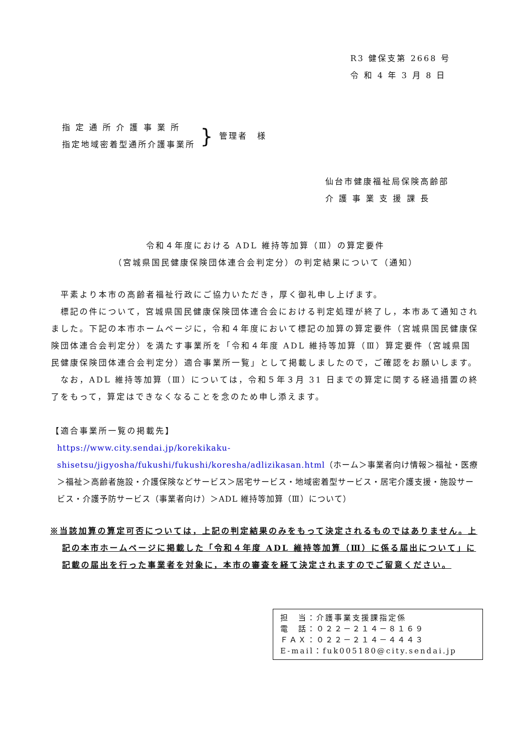R3 健保支第 2668 号
令 和 4 年 3 月 8 日
指 定 通 所 介 護 事 業 所
指定地域密着型通所介護事業所
}
管理者　様
仙台市健康福祉局保険高齢部
介 護 事 業 支 援 課 長
令和４年度における ADL 維持等加算（Ⅲ）の算定要件
（宮城県国民健康保険団体連合会判定分）の判定結果について（通知）
　平素より本市の高齢者福祉行政にご協力いただき，厚く御礼申し上げます。
　標記の件について，宮城県国民健康保険団体連合会における判定処理が終了し，本市あて通知されました。下記の本市ホームページに，令和４年度において標記の加算の算定要件（宮城県国民健康保険団体連合会判定分）を満たす事業所を「令和４年度 ADL 維持等加算（Ⅲ）算定要件（宮城県国民健康保険団体連合会判定分）適合事業所一覧」として掲載しましたので，ご確認をお願いします。
　なお，ADL 維持等加算（Ⅲ）については，令和５年３月 31 日までの算定に関する経過措置の終了をもって，算定はできなくなることを念のため申し添えます。
【適合事業所一覧の掲載先】
https://www.city.sendai.jp/korekikaku-shisetsu/jigyosha/fukushi/fukushi/koresha/adlizikasan.html（ホーム＞事業者向け情報＞福祉・医療＞福祉＞高齢者施設・介護保険などサービス＞居宅サービス・地域密着型サービス・居宅介護支援・施設サービス・介護予防サービス（事業者向け）＞ADL 維持等加算（Ⅲ）について）
※当該加算の算定可否については，上記の判定結果のみをもって決定されるものではありません。上記の本市ホームページに掲載した「令和４年度 ADL 維持等加算（Ⅲ）に係る届出について」に記載の届出を行った事業者を対象に，本市の審査を経て決定されますのでご留意ください。
担　当：介護事業支援課指定係
電　話：０２２－２１４－８１６９
ＦＡＸ：０２２－２１４－４４４３
E-mail：fuk005180@city.sendai.jp